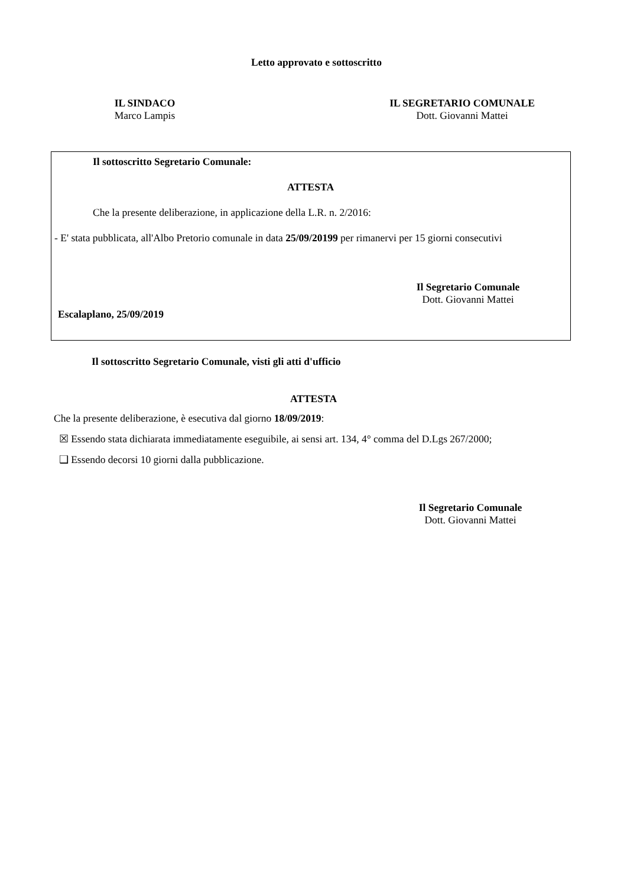Letto approvato e sottoscritto
IL SINDACO
Marco Lampis
IL SEGRETARIO COMUNALE
Dott. Giovanni Mattei
Il sottoscritto Segretario Comunale:
ATTESTA
Che la presente deliberazione, in applicazione della L.R. n. 2/2016:
- E' stata pubblicata, all'Albo Pretorio comunale in data 25/09/20199 per rimanervi per 15 giorni consecutivi
Il Segretario Comunale
Dott. Giovanni Mattei
Escalaplano, 25/09/2019
Il sottoscritto Segretario Comunale, visti gli atti d'ufficio
ATTESTA
Che la presente deliberazione, è esecutiva dal giorno 18/09/2019:
☒ Essendo stata dichiarata immediatamente eseguibile, ai sensi art. 134, 4° comma del D.Lgs 267/2000;
❑ Essendo decorsi 10 giorni dalla pubblicazione.
Il Segretario Comunale
Dott. Giovanni Mattei